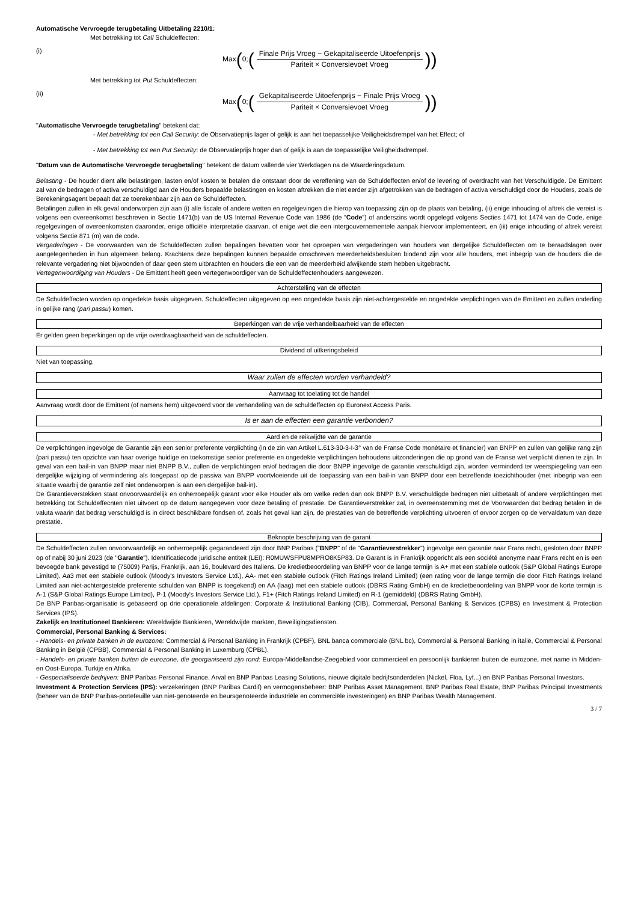Automatische Vervroegde terugbetaling Uitbetaling 2210/1:
Met betrekking tot Call Schuldeffecten:
(i)
Max (0; (Finale Prijs Vroeg − Gekapitaliseerde Uitoefenprijs Pariteit × Conversievoet Vroeg))
Met betrekking tot Put Schuldeffecten:
(ii)
Max (0; (Gekapitaliseerde Uitoefenprijs − Finale Prijs Vroeg Pariteit × Conversievoet Vroeg))
"Automatische Vervroegde terugbetaling" betekent dat:
- Met betrekking tot een Call Security: de Observatieprijs lager of gelijk is aan het toepasselijke Veiligheidsdrempel van het Effect; of
- Met betrekking tot een Put Security: de Observatieprijs hoger dan of gelijk is aan de toepasselijke Veiligheidsdrempel.
"Datum van de Automatische Vervroegde terugbetaling" betekent de datum vallende vier Werkdagen na de Waarderingsdatum.
Belasting - De houder dient alle belastingen, lasten en/of kosten te betalen die ontstaan door de vereffening van de Schuldeffecten en/of de levering of overdracht van het Verschuldigde. De Emittent zal van de bedragen of activa verschuldigd aan de Houders bepaalde belastingen en kosten aftrekken die niet eerder zijn afgetrokken van de bedragen of activa verschuldigd door de Houders, zoals de Berekeningsagent bepaalt dat ze toerekenbaar zijn aan de Schuldeffecten.
Betalingen zullen in elk geval onderworpen zijn aan (i) alle fiscale of andere wetten en regelgevingen die hierop van toepassing zijn op de plaats van betaling, (ii) enige inhouding of aftrek die vereist is volgens een overeenkomst beschreven in Sectie 1471(b) van de US Internal Revenue Code van 1986 (de "Code") of anderszins wordt opgelegd volgens Secties 1471 tot 1474 van de Code, enige regelgevingen of overeenkomsten daaronder, enige officiële interpretatie daarvan, of enige wet die een intergouvernementele aanpak hiervoor implementeert, en (iii) enige inhouding of aftrek vereist volgens Sectie 871 (m) van de code.
Vergaderingen - De voorwaarden van de Schuldeffecten zullen bepalingen bevatten voor het oproepen van vergaderingen van houders van dergelijke Schuldeffecten om te beraadslagen over aangelegenheden in hun algemeen belang. Krachtens deze bepalingen kunnen bepaalde omschreven meerderheidsbesluiten bindend zijn voor alle houders, met inbegrip van de houders die de relevante vergadering niet bijwoonden of daar geen stem uitbrachten en houders die een van de meerderheid afwijkende stem hebben uitgebracht.
Vertegenwoordiging van Houders - De Emittent heeft geen vertegenwoordiger van de Schuldeffectenhouders aangewezen.
Achterstelling van de effecten
De Schuldeffecten worden op ongedekte basis uitgegeven. Schuldeffecten uitgegeven op een ongedekte basis zijn niet-achtergestelde en ongedekte verplichtingen van de Emittent en zullen onderling in gelijke rang (pari passu) komen.
Beperkingen van de vrije verhandelbaarheid van de effecten
Er gelden geen beperkingen op de vrije overdraagbaarheid van de schuldeffecten.
Dividend of uitkeringsbeleid
Niet van toepassing.
Waar zullen de effecten worden verhandeld?
Aanvraag tot toelating tot de handel
Aanvraag wordt door de Emittent (of namens hem) uitgevoerd voor de verhandeling van de schuldeffecten op Euronext Access Paris.
Is er aan de effecten een garantie verbonden?
Aard en de reikwijdte van de garantie
De verplichtingen ingevolge de Garantie zijn een senior preferente verplichting (in de zin van Artikel L.613-30-3-I-3° van de Franse Code monétaire et financier) van BNPP en zullen van gelijke rang zijn (pari passu) ten opzichte van haar overige huidige en toekomstige senior preferente en ongedekte verplichtingen behoudens uitzonderingen die op grond van de Franse wet verplicht dienen te zijn. In geval van een bail-in van BNPP maar niet BNPP B.V., zullen de verplichtingen en/of bedragen die door BNPP ingevolge de garantie verschuldigd zijn, worden verminderd ter weerspiegeling van een dergelijke wijziging of vermindering als toegepast op de passiva van BNPP voortvloeiende uit de toepassing van een bail-in van BNPP door een betreffende toezichthouder (met inbegrip van een situatie waarbij de garantie zelf niet onderworpen is aan een dergelijke bail-in).
De Garantieverstekken staat onvoorwaardelijk en onherroepelijk garant voor elke Houder als om welke reden dan ook BNPP B.V. verschuldigde bedragen niet uitbetaalt of andere verplichtingen met betrekking tot Schuldeffecnten niet uitvoert op de datum aangegeven voor deze betaling of prestatie. De Garantieverstrekker zal, in overeenstemming met de Voorwaarden dat bedrag betalen in de valuta waarin dat bedrag verschuldigd is in direct beschikbare fondsen of, zoals het geval kan zijn, de prestaties van de betreffende verplichting uitvoeren of ervoor zorgen op de vervaldatum van deze prestatie.
Beknopte beschrijving van de garant
De Schuldeffecten zullen onvoorwaardelijk en onherroepelijk gegarandeerd zijn door BNP Paribas ("BNPP" of de "Garantieverstrekker") ingevolge een garantie naar Frans recht, gesloten door BNPP op of nabij 30 juni 2023 (de "Garantie"). Identificatiecode juridische entiteit (LEI): R0MUWSFPU8MPRO8K5P83. De Garant is in Frankrijk opgericht als een société anonyme naar Frans recht en is een bevoegde bank gevestigd te (75009) Parijs, Frankrijk, aan 16, boulevard des Italiens. De kredietbeoordeling van BNPP voor de lange termijn is A+ met een stabiele outlook (S&P Global Ratings Europe Limited), Aa3 met een stabiele outlook (Moody's Investors Service Ltd.), AA- met een stabiele outlook (Fitch Ratings Ireland Limited) (een rating voor de lange termijn die door Fitch Ratings Ireland Limited aan niet-achtergestelde preferente schulden van BNPP is toegekend) en AA (laag) met een stabiele outlook (DBRS Rating GmbH) en de kredietbeoordeling van BNPP voor de korte termijn is A-1 (S&P Global Ratings Europe Limited), P-1 (Moody's Investors Service Ltd.), F1+ (Fitch Ratings Ireland Limited) en R-1 (gemiddeld) (DBRS Rating GmbH).
De BNP Paribas-organisatie is gebaseerd op drie operationele afdelingen: Corporate & Institutional Banking (CIB), Commercial, Personal Banking & Services (CPBS) en Investment & Protection Services (IPS).
Zakelijk en Institutioneel Bankieren: Wereldwijde Bankieren, Wereldwijde markten, Beveiligingsdiensten.
Commercial, Personal Banking & Services:
- Handels- en private banken in de eurozone: Commercial & Personal Banking in Frankrijk (CPBF), BNL banca commerciale (BNL bc), Commercial & Personal Banking in italië, Commercial & Personal Banking in België (CPBB), Commercial & Personal Banking in Luxemburg (CPBL).
- Handels- en private banken buiten de eurozone, die georganiseerd zijn rond: Europa-Middellandse-Zeegebied voor commercieel en persoonlijk bankieren buiten de eurozone, met name in Midden- en Oost-Europa, Turkije en Afrika.
- Gespecialiseerde bedrijven: BNP Paribas Personal Finance, Arval en BNP Paribas Leasing Solutions, nieuwe digitale bedrijfsonderdelen (Nickel, Floa, Lyf...) en BNP Paribas Personal Investors.
Investment & Protection Services (IPS): verzekeringen (BNP Paribas Cardif) en vermogensbeheer: BNP Paribas Asset Management, BNP Paribas Real Estate, BNP Paribas Principal Investments (beheer van de BNP Paribas-portefeuille van niet-genoteerde en beursgenoteerde industriële en commerciële investeringen) en BNP Paribas Wealth Management.
3 / 7